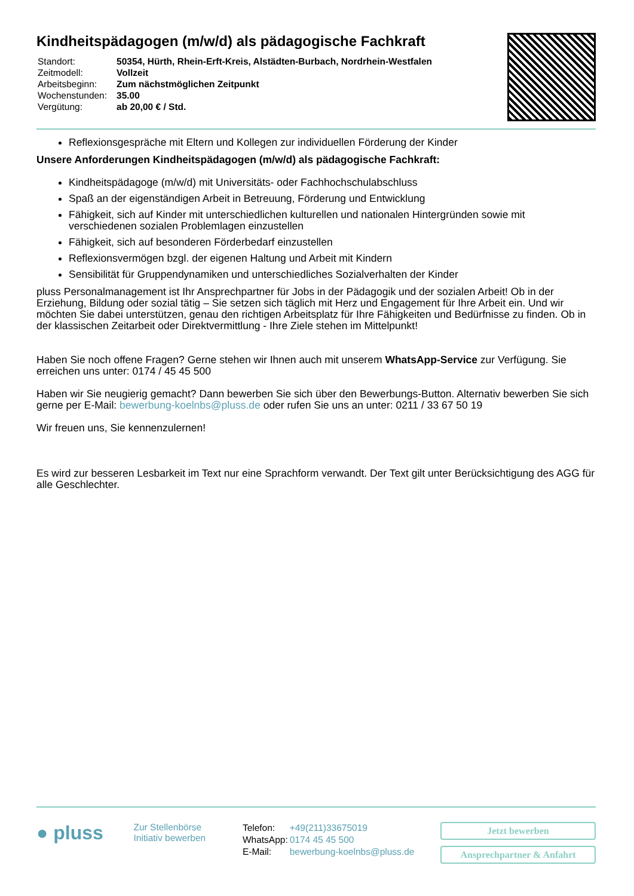Kindheitspädagogen (m/w/d) als pädagogische Fachkraft
| Standort: | 50354, Hürth, Rhein-Erft-Kreis, Alstädten-Burbach, Nordrhein-Westfalen |
| Zeitmodell: | Vollzeit |
| Arbeitsbeginn: | Zum nächstmöglichen Zeitpunkt |
| Wochenstunden: | 35.00 |
| Vergütung: | ab 20,00 € / Std. |
Reflexionsgespräche mit Eltern und Kollegen zur individuellen Förderung der Kinder
Unsere Anforderungen Kindheitspädagogen (m/w/d) als pädagogische Fachkraft:
Kindheitspädagoge (m/w/d) mit Universitäts- oder Fachhochschulabschluss
Spaß an der eigenständigen Arbeit in Betreuung, Förderung und Entwicklung
Fähigkeit, sich auf Kinder mit unterschiedlichen kulturellen und nationalen Hintergründen sowie mit verschiedenen sozialen Problemlagen einzustellen
Fähigkeit, sich auf besonderen Förderbedarf einzustellen
Reflexionsvermögen bzgl. der eigenen Haltung und Arbeit mit Kindern
Sensibilität für Gruppendynamiken und unterschiedliches Sozialverhalten der Kinder
pluss Personalmanagement ist Ihr Ansprechpartner für Jobs in der Pädagogik und der sozialen Arbeit! Ob in der Erziehung, Bildung oder sozial tätig – Sie setzen sich täglich mit Herz und Engagement für Ihre Arbeit ein. Und wir möchten Sie dabei unterstützen, genau den richtigen Arbeitsplatz für Ihre Fähigkeiten und Bedürfnisse zu finden. Ob in der klassischen Zeitarbeit oder Direktvermittlung - Ihre Ziele stehen im Mittelpunkt!
Haben Sie noch offene Fragen? Gerne stehen wir Ihnen auch mit unserem WhatsApp-Service zur Verfügung. Sie erreichen uns unter: 0174 / 45 45 500
Haben wir Sie neugierig gemacht? Dann bewerben Sie sich über den Bewerbungs-Button. Alternativ bewerben Sie sich gerne per E-Mail: bewerbung-koelnbs@pluss.de oder rufen Sie uns an unter: 0211 / 33 67 50 19
Wir freuen uns, Sie kennenzulernen!
Es wird zur besseren Lesbarkeit im Text nur eine Sprachform verwandt. Der Text gilt unter Berücksichtigung des AGG für alle Geschlechter.
● pluss
Zur Stellenbörse
Initiativ bewerben
| Telefon: | +49(211)33675019 |
| WhatsApp: | 0174 45 45 500 |
| E-Mail: | bewerbung-koelnbs@pluss.de |
Jetzt bewerben
Ansprechpartner & Anfahrt